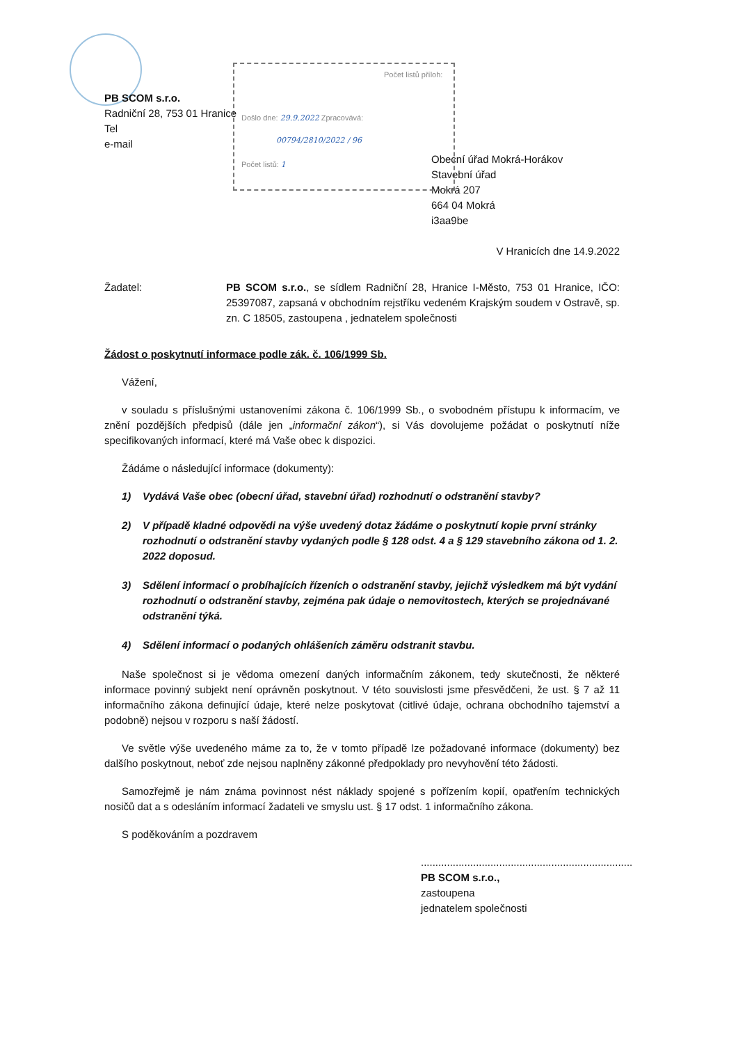Počet listů příloh:
Došlo dne: 29.9.2022 Zpracovává:
00794/2810/2022 / 96
Počet listů: 1
PB SCOM s.r.o.
Radniční 28, 753 01 Hranice
Tel
e-mail
Obecní úřad Mokrá-Horákov
Stavební úřad
Mokrá 207
664 04 Mokrá
i3aa9be
V Hranicích dne 14.9.2022
Žadatel: PB SCOM s.r.o., se sídlem Radniční 28, Hranice I-Město, 753 01 Hranice, IČO: 25397087, zapsaná v obchodním rejstříku vedeném Krajským soudem v Ostravě, sp. zn. C 18505, zastoupena , jednatelem společnosti
Žádost o poskytnutí informace podle zák. č. 106/1999 Sb.
Vážení,
v souladu s příslušnými ustanoveními zákona č. 106/1999 Sb., o svobodném přístupu k informacím, ve znění pozdějších předpisů (dále jen „informační zákon“), si Vás dovolujeme požádat o poskytnutí níže specifikovaných informací, které má Vaše obec k dispozici.
Žádáme o následující informace (dokumenty):
1) Vydává Vaše obec (obecní úřad, stavební úřad) rozhodnutí o odstranění stavby?
2) V případě kladné odpovědi na výše uvedený dotaz žádáme o poskytnutí kopie první stránky rozhodnutí o odstranění stavby vydaných podle § 128 odst. 4 a § 129 stavebního zákona od 1. 2. 2022 doposud.
3) Sdělení informací o probíhajících řízeních o odstranění stavby, jejichž výsledkem má být vydání rozhodnutí o odstranění stavby, zejména pak údaje o nemovitostech, kterých se projednávané odstranění týká.
4) Sdělení informací o podaných ohlášeních záměru odstranit stavbu.
Naše společnost si je vědoma omezení daných informačním zákonem, tedy skutečnosti, že některé informace povinný subjekt není oprávněn poskytnout. V této souvislosti jsme přesvědčeni, že ust. § 7 až 11 informačního zákona definující údaje, které nelze poskytovat (citlivé údaje, ochrana obchodního tajemství a podobně) nejsou v rozporu s naší žádostí.
Ve světle výše uvedeného máme za to, že v tomto případě lze požadované informace (dokumenty) bez dalšího poskytnout, neboť zde nejsou naplněny zákonné předpoklady pro nevyhovění této žádosti.
Samozřejmě je nám známa povinnost nést náklady spojené s pořízením kopií, opatřením technických nosičů dat a s odesláním informací žadateli ve smyslu ust. § 17 odst. 1 informačního zákona.
S poděkováním a pozdravem
.........................................................................
PB SCOM s.r.o.,
zastoupena
jednatelem společnosti